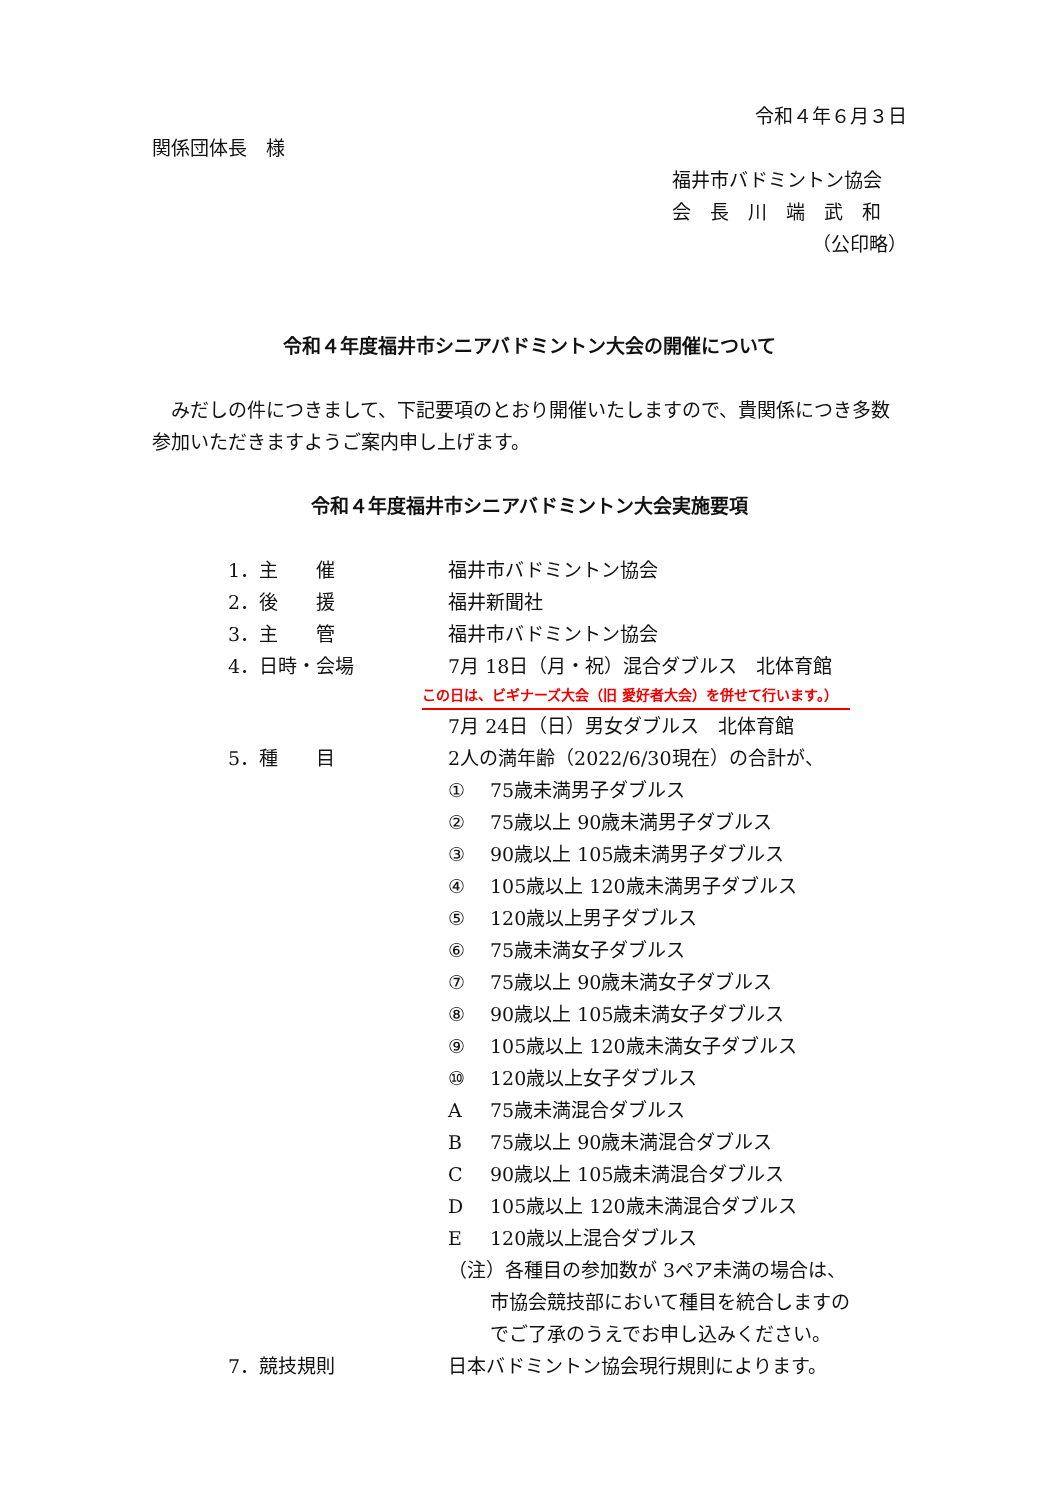令和４年６月３日
関係団体長　様
福井市バドミントン協会
会　長　川　端　武　和
（公印略）
令和４年度福井市シニアバドミントン大会の開催について
　みだしの件につきまして、下記要項のとおり開催いたしますので、貴関係につき多数参加いただきますようご案内申し上げます。
令和４年度福井市シニアバドミントン大会実施要項
| 1．主 催 | 福井市バドミントン協会 |
| 2．後 援 | 福井新聞社 |
| 3．主 管 | 福井市バドミントン協会 |
| 4．日時・会場 | 7月 18日（月・祝）混合ダブルス 北体育館 この日は、ビギナーズ大会（旧 愛好者大会）を併せて行います。） 7月 24日（日）男女ダブルス 北体育館 |
| 5．種 目 | 2人の満年齢（2022/6/30現在）の合計が、 ① 75歳未満男子ダブルス ② 75歳以上 90歳未満男子ダブルス ③ 90歳以上 105歳未満男子ダブルス ④ 105歳以上 120歳未満男子ダブルス ⑤ 120歳以上男子ダブルス ⑥ 75歳未満女子ダブルス ⑦ 75歳以上 90歳未満女子ダブルス ⑧ 90歳以上 105歳未満女子ダブルス ⑨ 105歳以上 120歳未満女子ダブルス ⑩ 120歳以上女子ダブルス A 75歳未満混合ダブルス B 75歳以上 90歳未満混合ダブルス C 90歳以上 105歳未満混合ダブルス D 105歳以上 120歳未満混合ダブルス E 120歳以上混合ダブルス （注）各種目の参加数が 3ペア未満の場合は、 市協会競技部において種目を統合しますの でご了承のうえでお申し込みください。 |
| 7．競技規則 | 日本バドミントン協会現行規則によります。 |